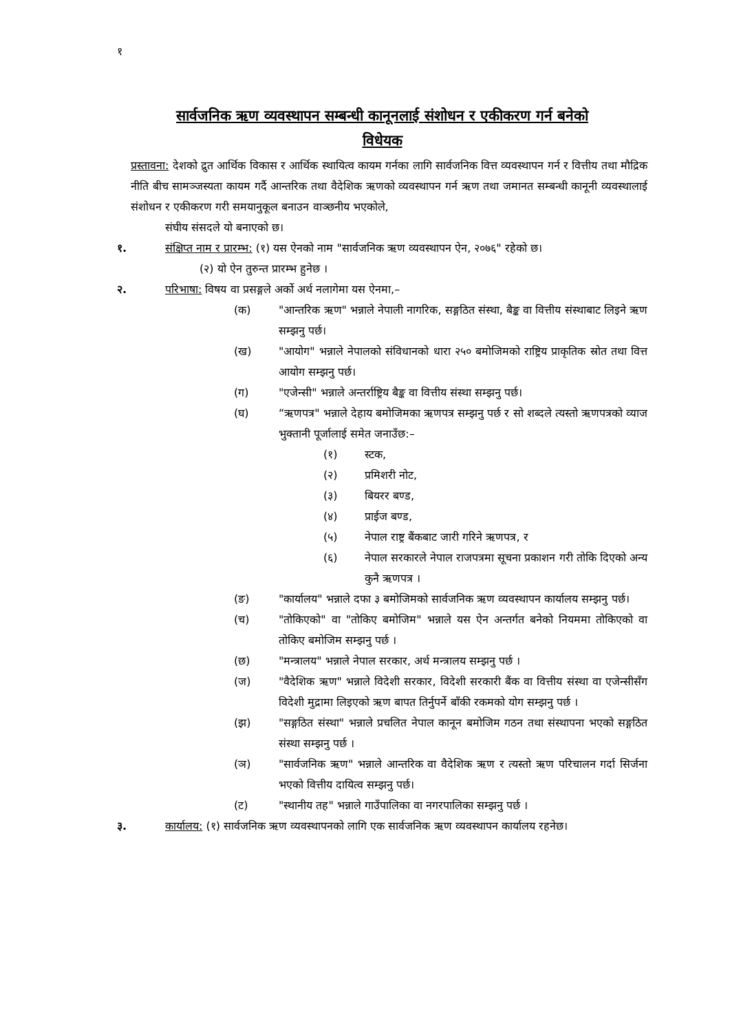१
सार्वजनिक ऋण व्यवस्थापन सम्बन्धी कानूनलाई संशोधन र एकीकरण गर्न बनेको
विधेयक
प्रस्तावना: देशको द्रुत आर्थिक विकास र आर्थिक स्थायित्व कायम गर्नका लागि सार्वजनिक वित्त व्यवस्थापन गर्न र वित्तीय तथा मौद्रिक नीति बीच सामञ्जस्यता कायम गर्दै आन्तरिक तथा वैदेशिक ऋणको व्यवस्थापन गर्न ऋण तथा जमानत सम्बन्धी कानूनी व्यवस्थालाई संशोधन र एकीकरण गरी समयानुकूल बनाउन वाञ्छनीय भएकोले,
संघीय संसदले यो बनाएको छ।
१. संक्षिप्त नाम र प्रारम्भ: (१) यस ऐनको नाम "सार्वजनिक ऋण व्यवस्थापन ऐन, २०७६" रहेको छ।
(२) यो ऐन तुरुन्त प्रारम्भ हुनेछ ।
२. परिभाषा: विषय वा प्रसङ्गले अर्को अर्थ नलागेमा यस ऐनमा,–
(क) "आन्तरिक ऋण" भन्नाले नेपाली नागरिक, सङ्गठित संस्था, बैङ्क वा वित्तीय संस्थाबाट लिइने ऋण सम्झनु पर्छ।
(ख) "आयोग" भन्नाले नेपालको संविधानको धारा २५० बमोजिमको राष्ट्रिय प्राकृतिक स्रोत तथा वित्त आयोग सम्झनु पर्छ।
(ग) "एजेन्सी" भन्नाले अन्तर्राष्ट्रिय बैङ्क वा वित्तीय संस्था सम्झनु पर्छ।
(घ) “ऋणपत्र" भन्नाले देहाय बमोजिमका ऋणपत्र सम्झनु पर्छ र सो शब्दले त्यस्तो ऋणपत्रको व्याज भुक्तानी पूर्जालाई समेत जनाउँछ:–
(१) स्टक,
(२) प्रमिशरी नोट,
(३) बियरर बण्ड,
(४) प्राईज बण्ड,
(५) नेपाल राष्ट्र बैंकबाट जारी गरिने ऋणपत्र, र
(६) नेपाल सरकारले नेपाल राजपत्रमा सूचना प्रकाशन गरी तोकि दिएको अन्य कुनै ऋणपत्र ।
(ङ) "कार्यालय" भन्नाले दफा ३ बमोजिमको सार्वजनिक ऋण व्यवस्थापन कार्यालय सम्झनु पर्छ।
(च) "तोकिएको" वा "तोकिए बमोजिम" भन्नाले यस ऐन अन्तर्गत बनेको नियममा तोकिएको वा तोकिए बमोजिम सम्झनु पर्छ ।
(छ) "मन्त्रालय" भन्नाले नेपाल सरकार, अर्थ मन्त्रालय सम्झनु पर्छ ।
(ज) "वैदेशिक ऋण" भन्नाले विदेशी सरकार, विदेशी सरकारी बैंक वा वित्तीय संस्था वा एजेन्सीसँग विदेशी मुद्रामा लिइएको ऋण बापत तिर्नुपर्ने बाँकी रकमको योग सम्झनु पर्छ ।
(झ) "सङ्गठित संस्था" भन्नाले प्रचलित नेपाल कानून बमोजिम गठन तथा संस्थापना भएको सङ्गठित संस्था सम्झनु पर्छ ।
(ञ) "सार्वजनिक ऋण" भन्नाले आन्तरिक वा वैदेशिक ऋण र त्यस्तो ऋण परिचालन गर्दा सिर्जना भएको वित्तीय दायित्व सम्झनु पर्छ।
(ट) "स्थानीय तह" भन्नाले गाउँपालिका वा नगरपालिका सम्झनु पर्छ ।
३. कार्यालय: (१) सार्वजनिक ऋण व्यवस्थापनको लागि एक सार्वजनिक ऋण व्यवस्थापन कार्यालय रहनेछ।